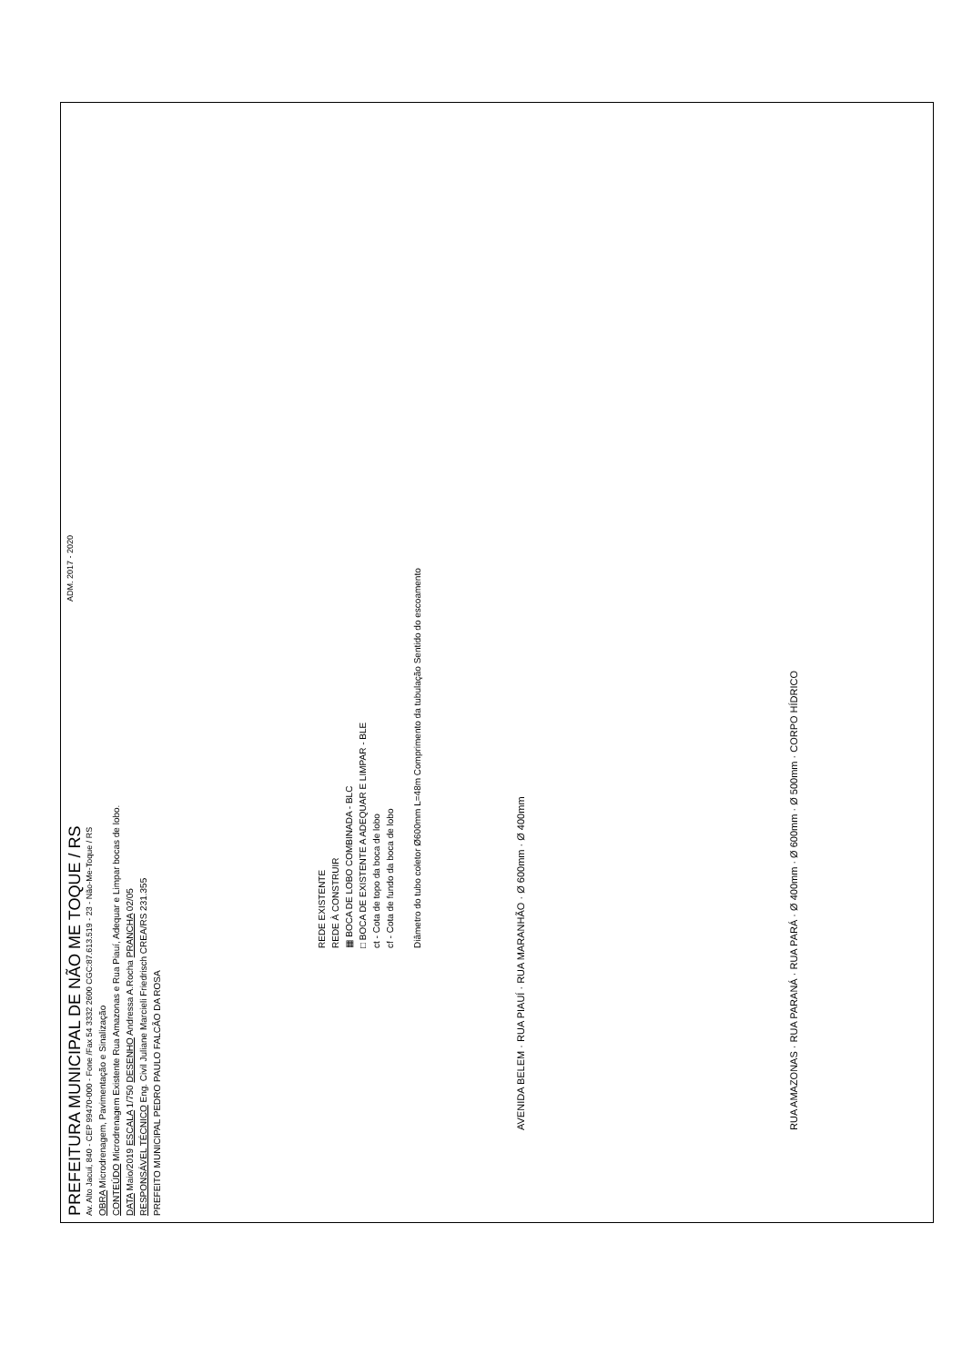PREFEITURA MUNICIPAL DE NÃO ME TOQUE / RS
ADM. 2017 - 2020
Av. Alto Jacuí, 840 - CEP 99470-000 - Fone /Fax 54 3332 2600 CGC:87.613.519 - 23 - Não-Me-Toque / RS
OBRA Microdrenagem, Pavimentação e Sinalização
CONTEÚDO Microdrenagem Existente Rua Amazonas e Rua Piauí, Adequar e Limpar bocas de lobo.
DATA Maio/2019 ESCALA 1/750 DESENHO Andressa A.Rocha PRANCHA 02/05
RESPONSÁVEL TÉCNICO Eng. Civil Juliane Marcieli Friedrisch CREA/RS 231.355
PREFEITO MUNICIPAL PEDRO PAULO FALCÃO DA ROSA
REDE EXISTENTE
REDE À CONSTRUIR
▦ BOCA DE LOBO COMBINADA - BLC
□ BOCA DE EXISTENTE A ADEQUAR E LIMPAR - BLE
ct - Cota de topo da boca de lobo
cf - Cota de fundo da boca de lobo
Diâmetro do tubo coletor Ø600mm L=48m Comprimento da tubulação Sentido do escoamento
AVENIDA BELEM · RUA PIAUÍ · RUA MARANHÃO · Ø 600mm · Ø 400mm
RUA AMAZONAS · RUA PARANÁ · RUA PARÁ · Ø 400mm · Ø 600mm · Ø 500mm · CORPO HÍDRICO